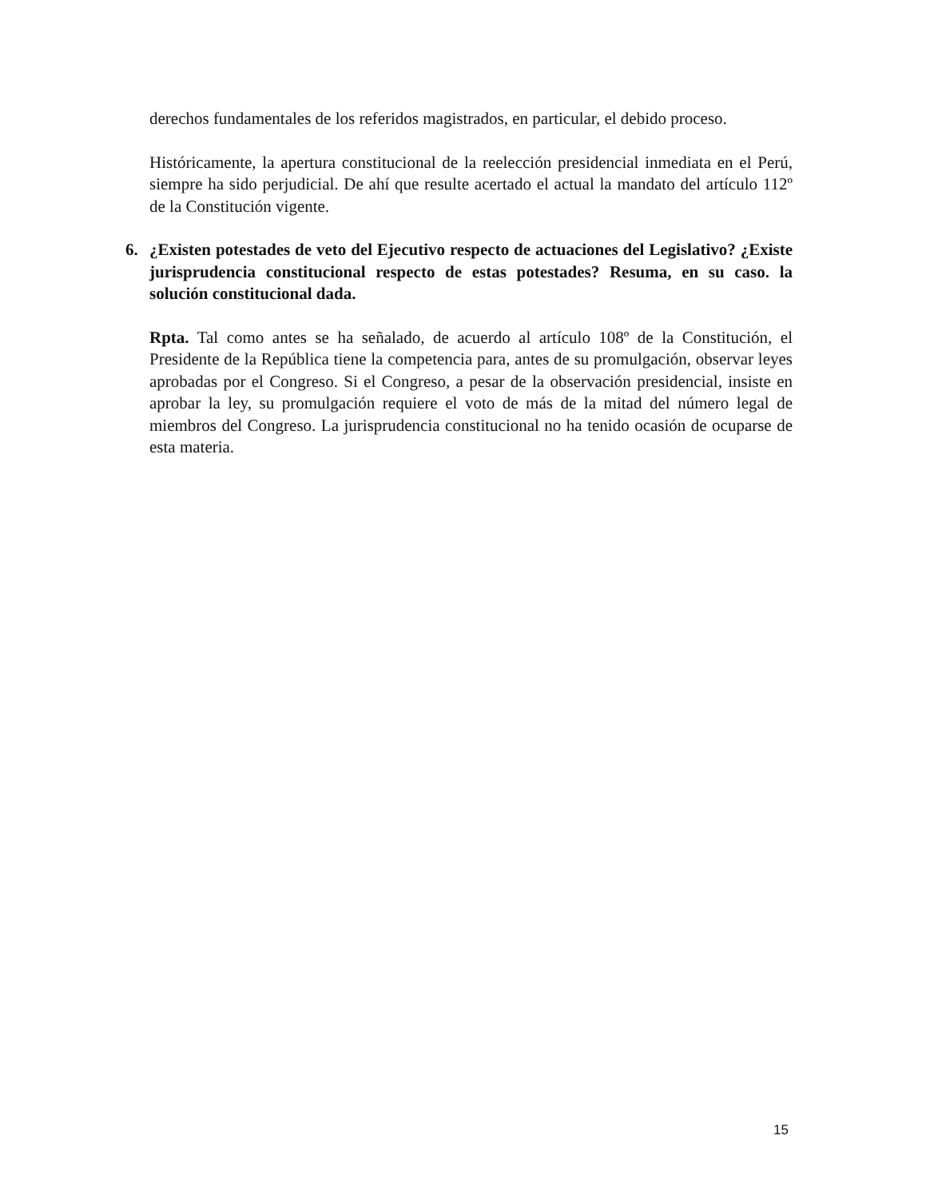derechos fundamentales de los referidos magistrados, en particular, el debido proceso.
Históricamente, la apertura constitucional de la reelección presidencial inmediata en el Perú, siempre ha sido perjudicial. De ahí que resulte acertado el actual la mandato del artículo 112º de la Constitución vigente.
6. ¿Existen potestades de veto del Ejecutivo respecto de actuaciones del Legislativo? ¿Existe jurisprudencia constitucional respecto de estas potestades? Resuma, en su caso. la solución constitucional dada.
Rpta. Tal como antes se ha señalado, de acuerdo al artículo 108º de la Constitución, el Presidente de la República tiene la competencia para, antes de su promulgación, observar leyes aprobadas por el Congreso. Si el Congreso, a pesar de la observación presidencial, insiste en aprobar la ley, su promulgación requiere el voto de más de la mitad del número legal de miembros del Congreso. La jurisprudencia constitucional no ha tenido ocasión de ocuparse de esta materia.
15